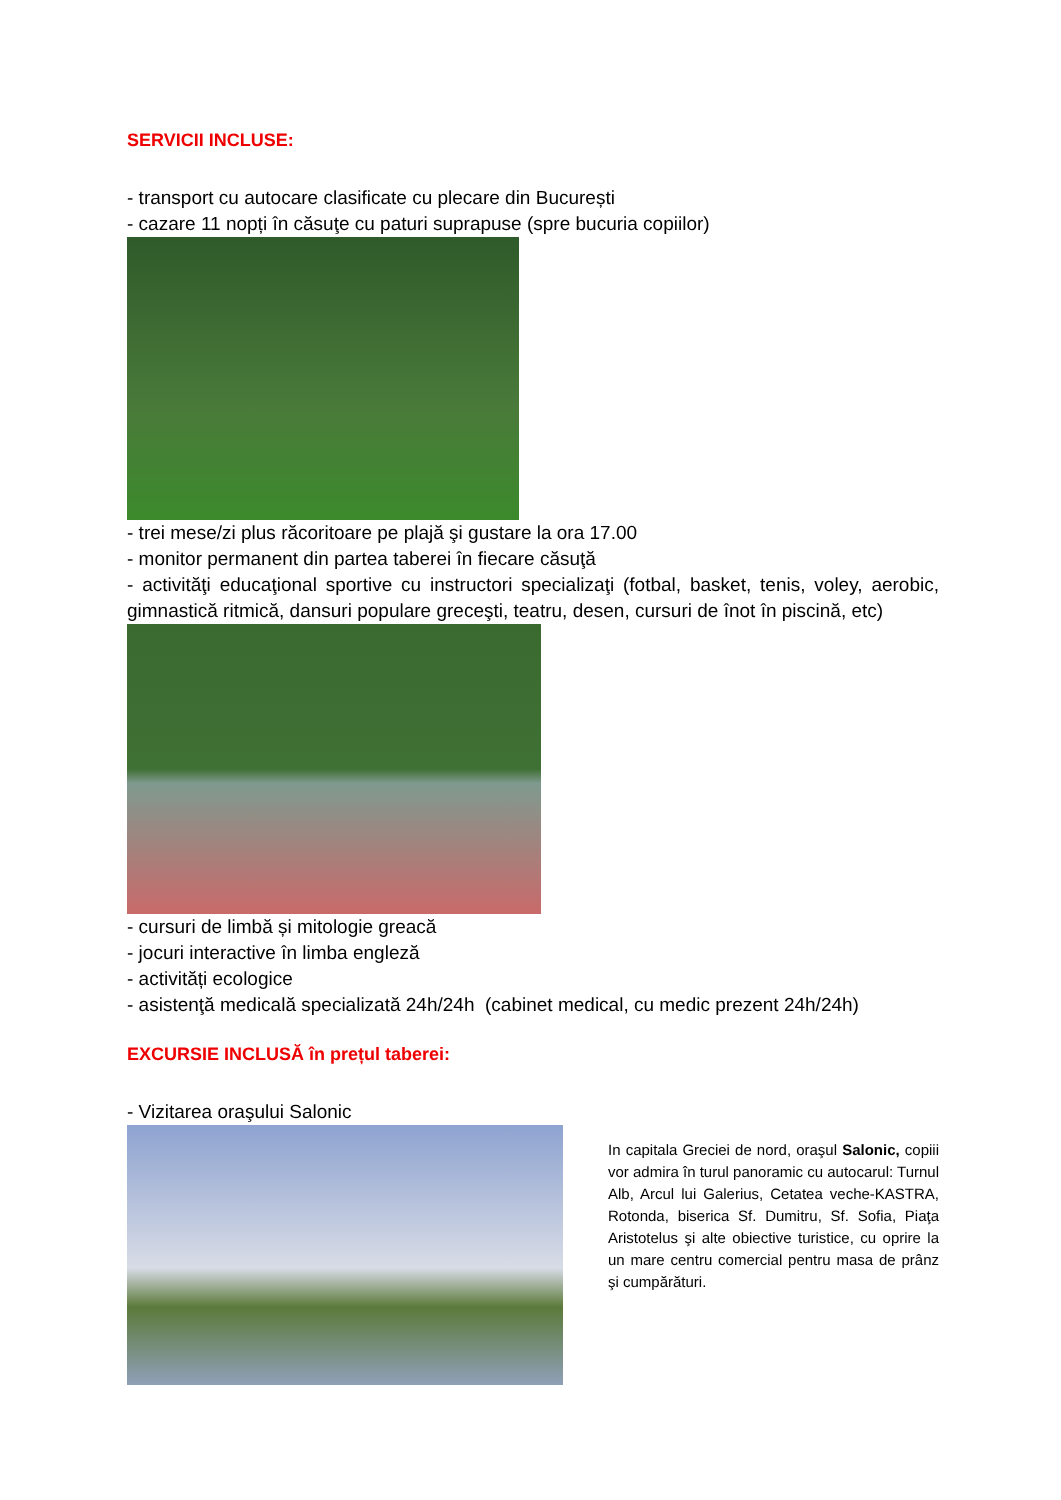SERVICII INCLUSE:
- transport cu autocare clasificate cu plecare din București
- cazare 11 nopți în căsuţe cu paturi suprapuse (spre bucuria copiilor)
- trei mese/zi plus răcoritoare pe plajă şi gustare la ora 17.00
- monitor permanent din partea taberei în fiecare căsuţă
- activităţi educaţional sportive cu instructori specializaţi (fotbal, basket, tenis, voley, aerobic, gimnastică ritmică, dansuri populare greceşti, teatru, desen, cursuri de înot în piscină, etc)
- cursuri de limbă și mitologie greacă
- jocuri interactive în limba engleză
- activități ecologice
- asistenţă medicală specializată 24h/24h (cabinet medical, cu medic prezent 24h/24h)
EXCURSIE INCLUSĂ în prețul taberei:
- Vizitarea oraşului Salonic
In capitala Greciei de nord, oraşul Salonic, copiii vor admira în turul panoramic cu autocarul: Turnul Alb, Arcul lui Galerius, Cetatea veche-KASTRA, Rotonda, biserica Sf. Dumitru, Sf. Sofia, Piaţa Aristotelus şi alte obiective turistice, cu oprire la un mare centru comercial pentru masa de prânz şi cumpărături.